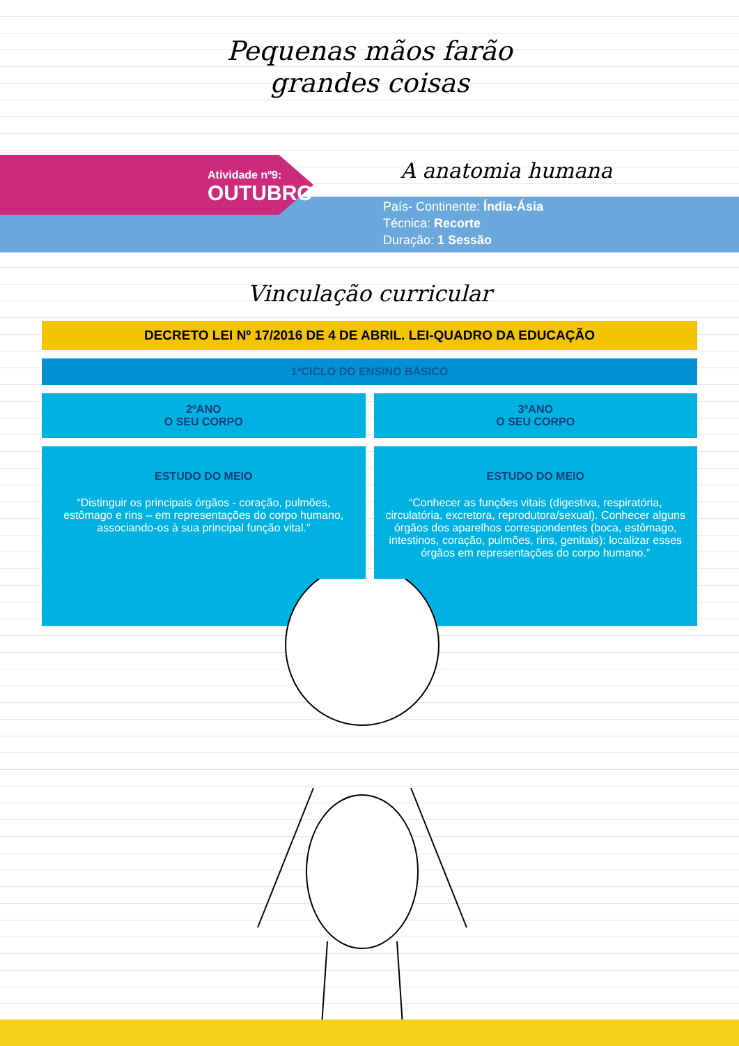Pequenas mãos farão
grandes coisas
Atividade nº9:
OUTUBRO
A anatomia humana
País- Continente: Índia-Ásia
Técnica: Recorte
Duração: 1 Sessão
Vinculação curricular
DECRETO LEI Nº 17/2016 DE 4 DE ABRIL. LEI-QUADRO DA EDUCAÇÃO
1ºCICLO DO ENSINO BÁSICO
2ºANO
O SEU CORPO
3ºANO
O SEU CORPO
ESTUDO DO MEIO
“Distinguir os principais órgãos - coração, pulmões, estômago e rins – em representações do corpo humano, associando-os à sua principal função vital.”
ESTUDO DO MEIO
“Conhecer as funções vitais (digestiva, respiratória, circulatória, excretora, reprodutora/sexual). Conhecer alguns órgãos dos aparelhos correspondentes (boca, estômago, intestinos, coração, pulmões, rins, genitais): localizar esses órgãos em representações do corpo humano.”